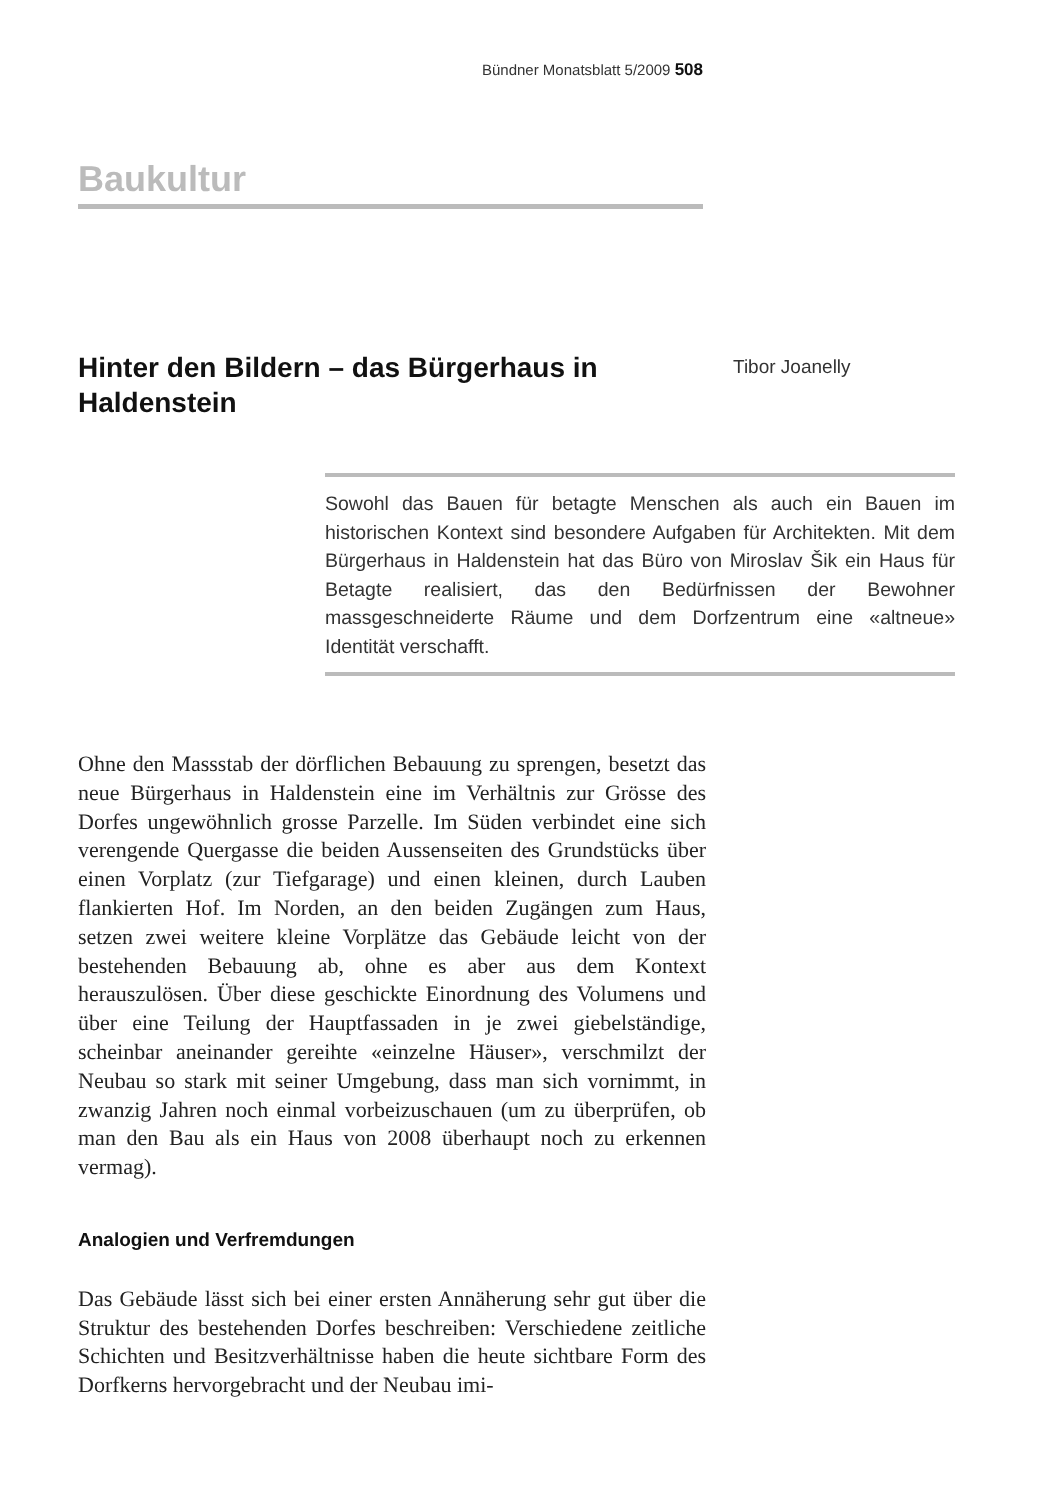Bündner Monatsblatt 5/2009 508
Baukultur
Hinter den Bildern – das Bürgerhaus in Haldenstein
Tibor Joanelly
Sowohl das Bauen für betagte Menschen als auch ein Bauen im historischen Kontext sind besondere Aufgaben für Architekten. Mit dem Bürgerhaus in Haldenstein hat das Büro von Miroslav Šik ein Haus für Betagte realisiert, das den Bedürfnissen der Bewohner massgeschneiderte Räume und dem Dorfzentrum eine «altneue» Identität verschafft.
Ohne den Massstab der dörflichen Bebauung zu sprengen, besetzt das neue Bürgerhaus in Haldenstein eine im Verhältnis zur Grösse des Dorfes ungewöhnlich grosse Parzelle. Im Süden verbindet eine sich verengende Quergasse die beiden Aussenseiten des Grundstücks über einen Vorplatz (zur Tiefgarage) und einen kleinen, durch Lauben flankierten Hof. Im Norden, an den beiden Zugängen zum Haus, setzen zwei weitere kleine Vorplätze das Gebäude leicht von der bestehenden Bebauung ab, ohne es aber aus dem Kontext herauszulösen. Über diese geschickte Einordnung des Volumens und über eine Teilung der Hauptfassaden in je zwei giebelständige, scheinbar aneinander gereihte «einzelne Häuser», verschmilzt der Neubau so stark mit seiner Umgebung, dass man sich vornimmt, in zwanzig Jahren noch einmal vorbeizuschauen (um zu überprüfen, ob man den Bau als ein Haus von 2008 überhaupt noch zu erkennen vermag).
Analogien und Verfremdungen
Das Gebäude lässt sich bei einer ersten Annäherung sehr gut über die Struktur des bestehenden Dorfes beschreiben: Verschiedene zeitliche Schichten und Besitzverhältnisse haben die heute sichtbare Form des Dorfkerns hervorgebracht und der Neubau imi-